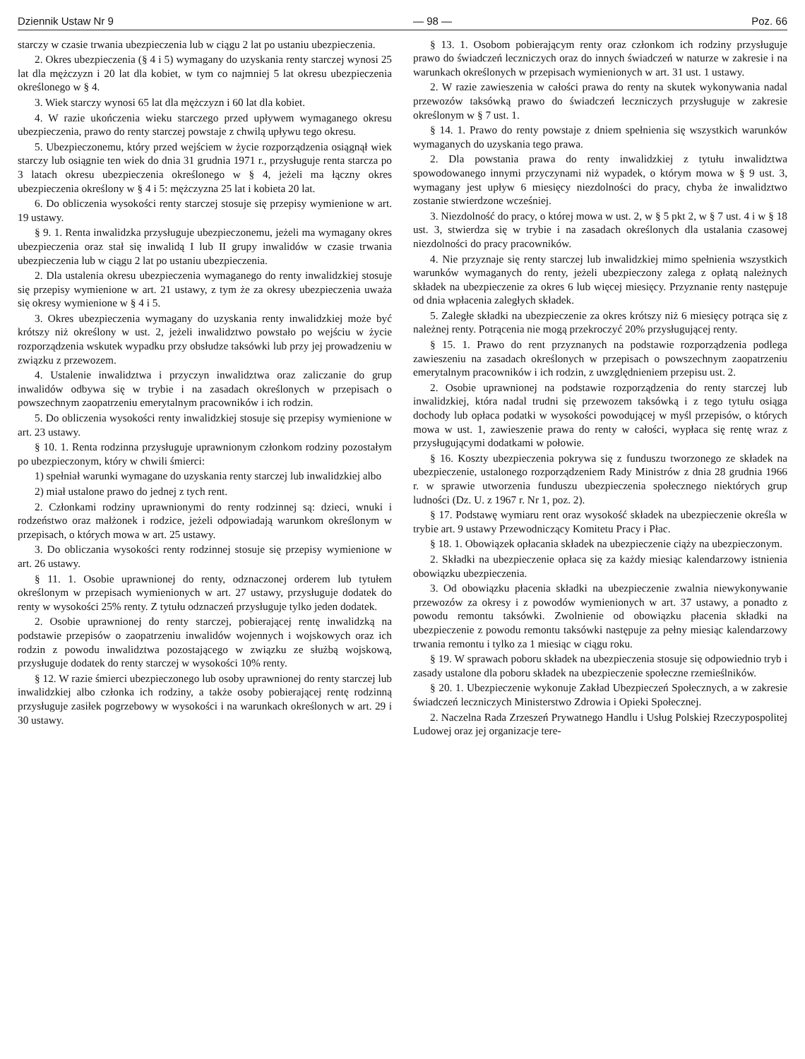Dziennik Ustaw Nr 9 — 98 — Poz. 66
starczy w czasie trwania ubezpieczenia lub w ciągu 2 lat po ustaniu ubezpieczenia.
2. Okres ubezpieczenia (§ 4 i 5) wymagany do uzyskania renty starczej wynosi 25 lat dla mężczyzn i 20 lat dla kobiet, w tym co najmniej 5 lat okresu ubezpieczenia określonego w § 4.
3. Wiek starczy wynosi 65 lat dla mężczyzn i 60 lat dla kobiet.
4. W razie ukończenia wieku starczego przed upływem wymaganego okresu ubezpieczenia, prawo do renty starczej powstaje z chwilą upływu tego okresu.
5. Ubezpieczonemu, który przed wejściem w życie rozporządzenia osiągnął wiek starczy lub osiągnie ten wiek do dnia 31 grudnia 1971 r., przysługuje renta starcza po 3 latach okresu ubezpieczenia określonego w § 4, jeżeli ma łączny okres ubezpieczenia określony w § 4 i 5: mężczyzna 25 lat i kobieta 20 lat.
6. Do obliczenia wysokości renty starczej stosuje się przepisy wymienione w art. 19 ustawy.
§ 9. 1. Renta inwalidzka przysługuje ubezpieczonemu, jeżeli ma wymagany okres ubezpieczenia oraz stał się inwalidą I lub II grupy inwalidów w czasie trwania ubezpieczenia lub w ciągu 2 lat po ustaniu ubezpieczenia.
2. Dla ustalenia okresu ubezpieczenia wymaganego do renty inwalidzkiej stosuje się przepisy wymienione w art. 21 ustawy, z tym że za okresy ubezpieczenia uważa się okresy wymienione w § 4 i 5.
3. Okres ubezpieczenia wymagany do uzyskania renty inwalidzkiej może być krótszy niż określony w ust. 2, jeżeli inwalidztwo powstało po wejściu w życie rozporządzenia wskutek wypadku przy obsłudze taksówki lub przy jej prowadzeniu w związku z przewozem.
4. Ustalenie inwalidztwa i przyczyn inwalidztwa oraz zaliczanie do grup inwalidów odbywa się w trybie i na zasadach określonych w przepisach o powszechnym zaopatrzeniu emerytalnym pracowników i ich rodzin.
5. Do obliczenia wysokości renty inwalidzkiej stosuje się przepisy wymienione w art. 23 ustawy.
§ 10. 1. Renta rodzinna przysługuje uprawnionym członkom rodziny pozostałym po ubezpieczonym, który w chwili śmierci:
1) spełniał warunki wymagane do uzyskania renty starczej lub inwalidzkiej albo
2) miał ustalone prawo do jednej z tych rent.
2. Członkami rodziny uprawnionymi do renty rodzinnej są: dzieci, wnuki i rodzeństwo oraz małżonek i rodzice, jeżeli odpowiadają warunkom określonym w przepisach, o których mowa w art. 25 ustawy.
3. Do obliczania wysokości renty rodzinnej stosuje się przepisy wymienione w art. 26 ustawy.
§ 11. 1. Osobie uprawnionej do renty, odznaczonej orderem lub tytułem określonym w przepisach wymienionych w art. 27 ustawy, przysługuje dodatek do renty w wysokości 25% renty. Z tytułu odznaczeń przysługuje tylko jeden dodatek.
2. Osobie uprawnionej do renty starczej, pobierającej rentę inwalidzką na podstawie przepisów o zaopatrzeniu inwalidów wojennych i wojskowych oraz ich rodzin z powodu inwalidztwa pozostającego w związku ze służbą wojskową, przysługuje dodatek do renty starczej w wysokości 10% renty.
§ 12. W razie śmierci ubezpieczonego lub osoby uprawnionej do renty starczej lub inwalidzkiej albo członka ich rodziny, a także osoby pobierającej rentę rodzinną przysługuje zasiłek pogrzebowy w wysokości i na warunkach określonych w art. 29 i 30 ustawy.
§ 13. 1. Osobom pobierającym renty oraz członkom ich rodziny przysługuje prawo do świadczeń leczniczych oraz do innych świadczeń w naturze w zakresie i na warunkach określonych w przepisach wymienionych w art. 31 ust. 1 ustawy.
2. W razie zawieszenia w całości prawa do renty na skutek wykonywania nadal przewozów taksówką prawo do świadczeń leczniczych przysługuje w zakresie określonym w § 7 ust. 1.
§ 14. 1. Prawo do renty powstaje z dniem spełnienia się wszystkich warunków wymaganych do uzyskania tego prawa.
2. Dla powstania prawa do renty inwalidzkiej z tytułu inwalidztwa spowodowanego innymi przyczynami niż wypadek, o którym mowa w § 9 ust. 3, wymagany jest upływ 6 miesięcy niezdolności do pracy, chyba że inwalidztwo zostanie stwierdzone wcześniej.
3. Niezdolność do pracy, o której mowa w ust. 2, w § 5 pkt 2, w § 7 ust. 4 i w § 18 ust. 3, stwierdza się w trybie i na zasadach określonych dla ustalania czasowej niezdolności do pracy pracowników.
4. Nie przyznaje się renty starczej lub inwalidzkiej mimo spełnienia wszystkich warunków wymaganych do renty, jeżeli ubezpieczony zalega z opłatą należnych składek na ubezpieczenie za okres 6 lub więcej miesięcy. Przyznanie renty następuje od dnia wpłacenia zaległych składek.
5. Zaległe składki na ubezpieczenie za okres krótszy niż 6 miesięcy potrąca się z należnej renty. Potrącenia nie mogą przekroczyć 20% przysługującej renty.
§ 15. 1. Prawo do rent przyznanych na podstawie rozporządzenia podlega zawieszeniu na zasadach określonych w przepisach o powszechnym zaopatrzeniu emerytalnym pracowników i ich rodzin, z uwzględnieniem przepisu ust. 2.
2. Osobie uprawnionej na podstawie rozporządzenia do renty starczej lub inwalidzkiej, która nadal trudni się przewozem taksówką i z tego tytułu osiąga dochody lub opłaca podatki w wysokości powodującej w myśl przepisów, o których mowa w ust. 1, zawieszenie prawa do renty w całości, wypłaca się rentę wraz z przysługującymi dodatkami w połowie.
§ 16. Koszty ubezpieczenia pokrywa się z funduszu tworzonego ze składek na ubezpieczenie, ustalonego rozporządzeniem Rady Ministrów z dnia 28 grudnia 1966 r. w sprawie utworzenia funduszu ubezpieczenia społecznego niektórych grup ludności (Dz. U. z 1967 r. Nr 1, poz. 2).
§ 17. Podstawę wymiaru rent oraz wysokość składek na ubezpieczenie określa w trybie art. 9 ustawy Przewodniczący Komitetu Pracy i Płac.
§ 18. 1. Obowiązek opłacania składek na ubezpieczenie ciąży na ubezpieczonym.
2. Składki na ubezpieczenie opłaca się za każdy miesiąc kalendarzowy istnienia obowiązku ubezpieczenia.
3. Od obowiązku płacenia składki na ubezpieczenie zwalnia niewykonywanie przewozów za okresy i z powodów wymienionych w art. 37 ustawy, a ponadto z powodu remontu taksówki. Zwolnienie od obowiązku płacenia składki na ubezpieczenie z powodu remontu taksówki następuje za pełny miesiąc kalendarzowy trwania remontu i tylko za 1 miesiąc w ciągu roku.
§ 19. W sprawach poboru składek na ubezpieczenia stosuje się odpowiednio tryb i zasady ustalone dla poboru składek na ubezpieczenie społeczne rzemieślników.
§ 20. 1. Ubezpieczenie wykonuje Zakład Ubezpieczeń Społecznych, a w zakresie świadczeń leczniczych Ministerstwo Zdrowia i Opieki Społecznej.
2. Naczelna Rada Zrzeszeń Prywatnego Handlu i Usług Polskiej Rzeczypospolitej Ludowej oraz jej organizacje tere-